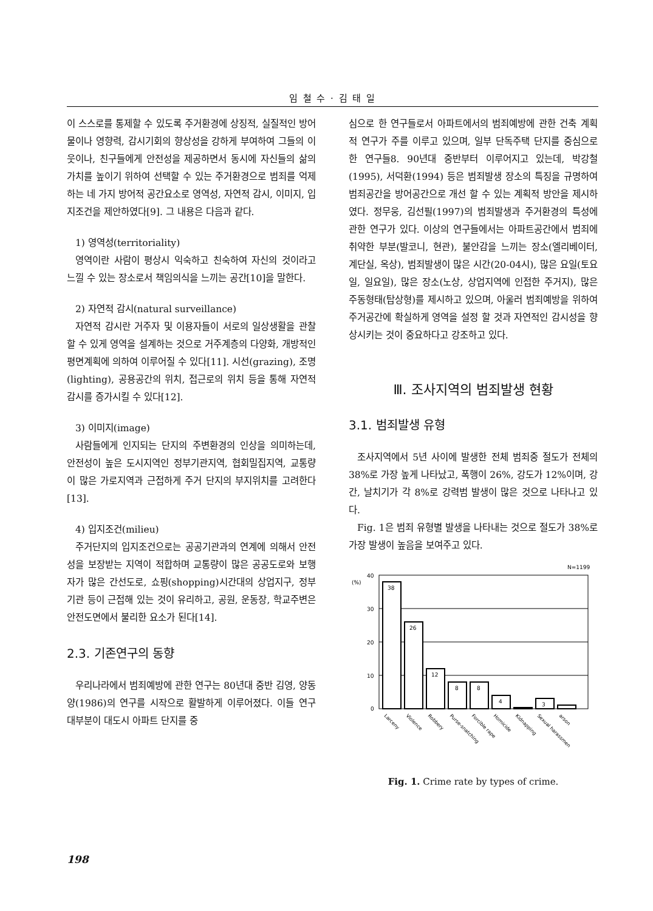임 철 수 · 김 태 일
이 스스로를 통제할 수 있도록 주거환경에 상징적, 실질적인 방어물이나 영향력, 감시기회의 향상성을 강하게 부여하여 그들의 이웃이나, 친구들에게 안전성을 제공하면서 동시에 자신들의 삶의 가치를 높이기 위하여 선택할 수 있는 주거환경으로 범죄를 억제하는 네 가지 방어적 공간요소로 영역성, 자연적 감시, 이미지, 입지조건을 제안하였다[9]. 그 내용은 다음과 같다.
1) 영역성(territoriality)
영역이란 사람이 평상시 익숙하고 친숙하여 자신의 것이라고 느낄 수 있는 장소로서 책임의식을 느끼는 공간[10]을 말한다.
2) 자연적 감시(natural surveillance)
자연적 감시란 거주자 및 이용자들이 서로의 일상생활을 관찰 할 수 있게 영역을 설계하는 것으로 거주계층의 다양화, 개방적인 평면계획에 의하여 이루어질 수 있다[11]. 시선(grazing), 조명(lighting), 공용공간의 위치, 접근로의 위치 등을 통해 자연적 감시를 증가시킬 수 있다[12].
3) 이미지(image)
사람들에게 인지되는 단지의 주변환경의 인상을 의미하는데, 안전성이 높은 도시지역인 정부기관지역, 협회밀집지역, 교통량이 많은 가로지역과 근접하게 주거 단지의 부지위치를 고려한다[13].
4) 입지조건(milieu)
주거단지의 입지조건으로는 공공기관과의 연계에 의해서 안전성을 보장받는 지역이 적합하며 교통량이 많은 공공도로와 보행자가 많은 간선도로, 쇼핑(shopping)시간대의 상업지구, 정부기관 등이 근접해 있는 것이 유리하고, 공원, 운동장, 학교주변은 안전도면에서 불리한 요소가 된다[14].
2.3. 기존연구의 동향
우리나라에서 범죄예방에 관한 연구는 80년대 중반 김영, 양동양(1986)의 연구를 시작으로 활발하게 이루어졌다. 이들 연구 대부분이 대도시 아파트 단지를 중
심으로 한 연구들로서 아파트에서의 범죄예방에 관한 건축 계획적 연구가 주를 이루고 있으며, 일부 단독주택 단지를 중심으로 한 연구들8. 90년대 중반부터 이루어지고 있는데, 박강철(1995), 서덕환(1994) 등은 범죄발생 장소의 특징을 규명하여 범죄공간을 방어공간으로 개선 할 수 있는 계획적 방안을 제시하였다. 정무웅, 김선필(1997)의 범죄발생과 주거환경의 특성에 관한 연구가 있다. 이상의 연구들에서는 아파트공간에서 범죄에 취약한 부분(발코니, 현관), 불안감을 느끼는 장소(엘리베이터, 계단실, 옥상), 범죄발생이 많은 시간(20-04시), 많은 요일(토요일, 일요일), 많은 장소(노상, 상업지역에 인접한 주거지), 많은 주동형태(탑상형)를 제시하고 있으며, 아울러 범죄예방을 위하여 주거공간에 확실하게 영역을 설정 할 것과 자연적인 감시성을 향상시키는 것이 중요하다고 강조하고 있다.
Ⅲ. 조사지역의 범죄발생 현황
3.1. 범죄발생 유형
조사지역에서 5년 사이에 발생한 전체 범죄중 절도가 전체의 38%로 가장 높게 나타났고, 폭행이 26%, 강도가 12%이며, 강간, 날치기가 각 8%로 강력범 발생이 많은 것으로 나타나고 있다.
Fig. 1은 범죄 유형별 발생을 나타내는 것으로 절도가 38%로 가장 발생이 높음을 보여주고 있다.
N=1199
(%)
40
30
20
10
0
38
26
12
8
8
4
3
Larceny
Violence
Robbery
Purse-snatching
Forcible rape
Homicide
Kidnapping
Sexual harassmen
arson
Fig. 1. Crime rate by types of crime.
198